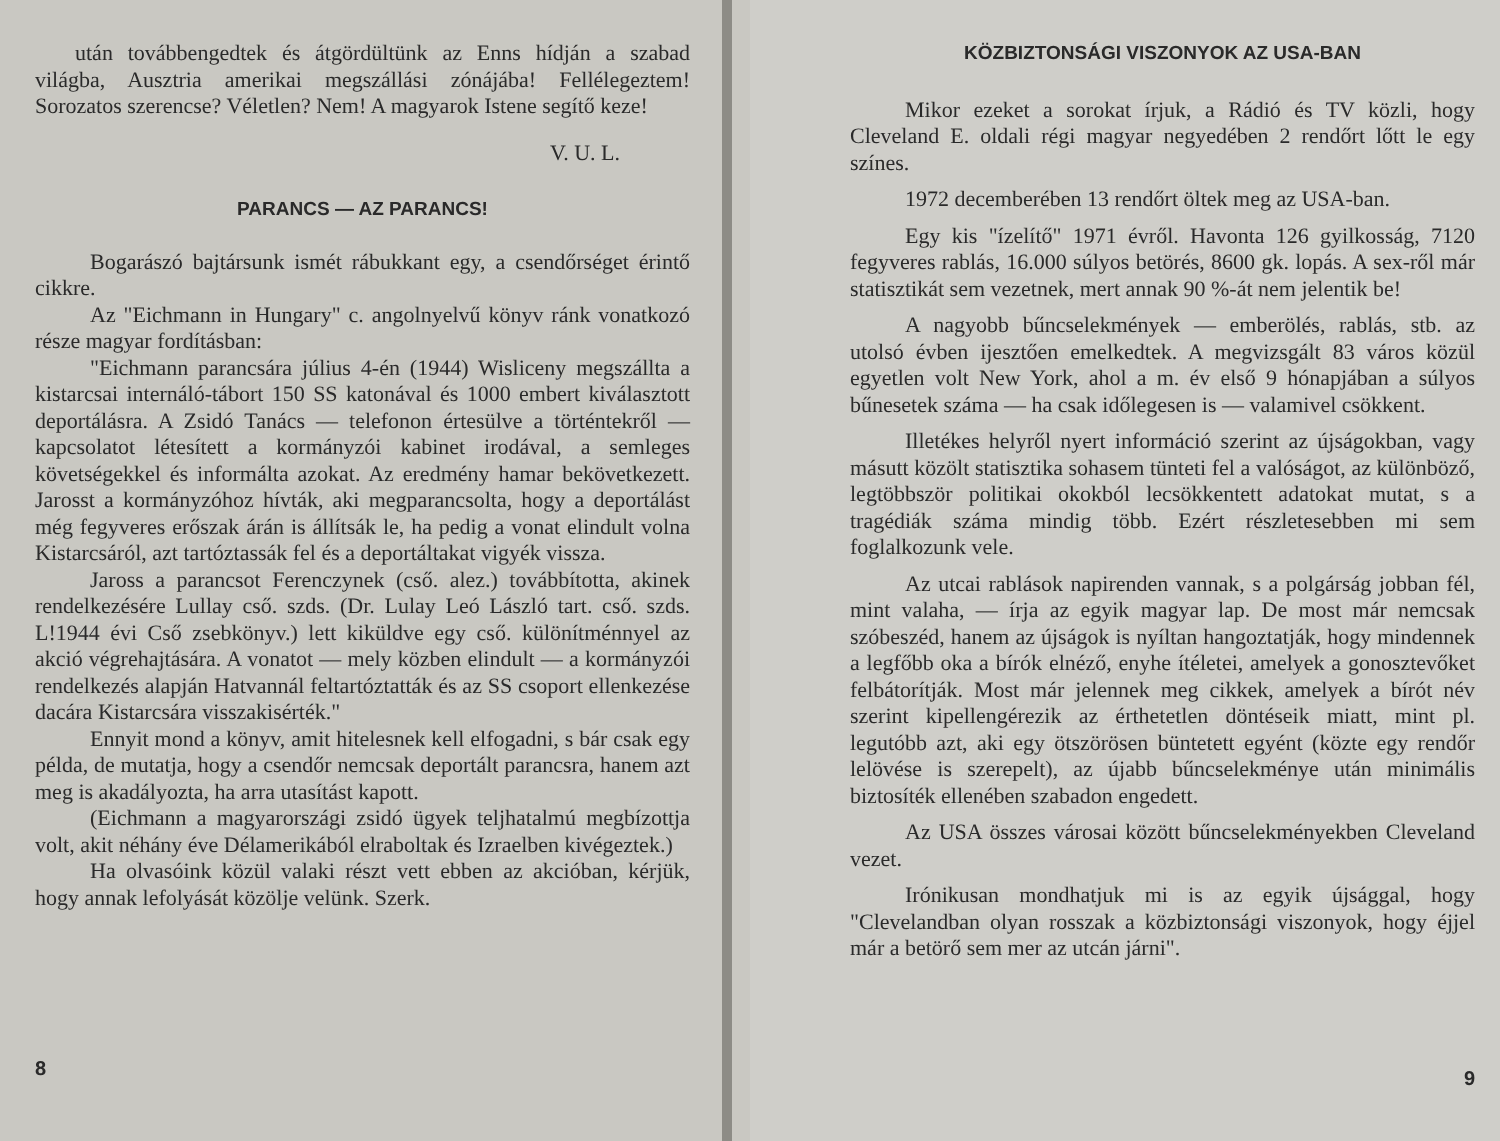után továbbengedtek és átgördültünk az Enns hídján a szabad világba, Ausztria amerikai megszállási zónájába! Fellélegeztem! Sorozatos szerencse? Véletlen? Nem! A magyarok Istene segítő keze!
V. U. L.
PARANCS — AZ PARANCS!
Bogarászó bajtársunk ismét rábukkant egy, a csendőrséget érintő cikkre.
Az "Eichmann in Hungary" c. angolnyelvű könyv ránk vonatkozó része magyar fordításban:
"Eichmann parancsára július 4-én (1944) Wisliceny megszállta a kistarcsai internáló-tábort 150 SS katonával és 1000 embert kiválasztott deportálásra. A Zsidó Tanács — telefonon értesülve a történtekről — kapcsolatot létesített a kormányzói kabinet irodával, a semleges követségekkel és informálta azokat. Az eredmény hamar bekövetkezett. Jarosst a kormányzóhoz hívták, aki megparancsolta, hogy a deportálást még fegyveres erőszak árán is állítsák le, ha pedig a vonat elindult volna Kistarcsáról, azt tartóztassák fel és a deportáltakat vigyék vissza.
Jaross a parancsot Ferenczynek (cső. alez.) továbbította, akinek rendelkezésére Lullay cső. szds. (Dr. Lulay Leó László tart. cső. szds. L!1944 évi Cső zsebkönyv.) lett kiküldve egy cső. különítménnyel az akció végrehajtására. A vonatot — mely közben elindult — a kormányzói rendelkezés alapján Hatvannál feltartóztatták és az SS csoport ellenkezése dacára Kistarcsára visszakisérték."
Ennyit mond a könyv, amit hitelesnek kell elfogadni, s bár csak egy példa, de mutatja, hogy a csendőr nemcsak deportált parancsra, hanem azt meg is akadályozta, ha arra utasítást kapott.
(Eichmann a magyarországi zsidó ügyek teljhatalmú megbízottja volt, akit néhány éve Délamerikából elraboltak és Izraelben kivégeztek.)
Ha olvasóink közül valaki részt vett ebben az akcióban, kérjük, hogy annak lefolyását közölje velünk. Szerk.
8
KÖZBIZTONSÁGI VISZONYOK AZ USA-BAN
Mikor ezeket a sorokat írjuk, a Rádió és TV közli, hogy Cleveland E. oldali régi magyar negyedében 2 rendőrt lőtt le egy színes.
1972 decemberében 13 rendőrt öltek meg az USA-ban.
Egy kis "ízelítő" 1971 évről. Havonta 126 gyilkosság, 7120 fegyveres rablás, 16.000 súlyos betörés, 8600 gk. lopás. A sex-ről már statisztikát sem vezetnek, mert annak 90 %-át nem jelentik be!
A nagyobb bűncselekmények — emberölés, rablás, stb. az utolsó évben ijesztően emelkedtek. A megvizsgált 83 város közül egyetlen volt New York, ahol a m. év első 9 hónapjában a súlyos bűnesetek száma — ha csak időlegesen is — valamivel csökkent.
Illetékes helyről nyert információ szerint az újságokban, vagy másutt közölt statisztika sohasem tünteti fel a valóságot, az különböző, legtöbbször politikai okokból lecsökkentett adatokat mutat, s a tragédiák száma mindig több. Ezért részletesebben mi sem foglalkozunk vele.
Az utcai rablások napirenden vannak, s a polgárság jobban fél, mint valaha, — írja az egyik magyar lap. De most már nemcsak szóbeszéd, hanem az újságok is nyíltan hangoztatják, hogy mindennek a legfőbb oka a bírók elnéző, enyhe ítéletei, amelyek a gonosztevőket felbátorítják. Most már jelennek meg cikkek, amelyek a bírót név szerint kipellengérezik az érthetetlen döntéseik miatt, mint pl. legutóbb azt, aki egy ötszörösen büntetett egyént (közte egy rendőr lelövése is szerepelt), az újabb bűncselekménye után minimális biztosíték ellenében szabadon engedett.
Az USA összes városai között bűncselekményekben Cleveland vezet.
Irónikusan mondhatjuk mi is az egyik újsággal, hogy "Clevelandban olyan rosszak a közbiztonsági viszonyok, hogy éjjel már a betörő sem mer az utcán járni".
9